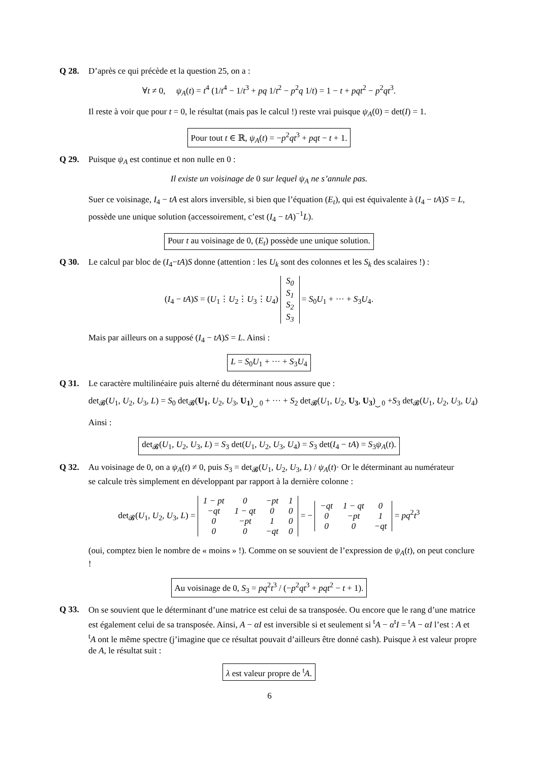Q 28. D’après ce qui précède et la question 25, on a :
∀t ≠ 0, ψ<sub>A</sub>(t) = t<sup>4</sup> (1/t<sup>4</sup> − 1/t<sup>3</sup> + pq 1/t<sup>2</sup> − p<sup>2</sup>q 1/t) = 1 − t + pqt<sup>2</sup> − p<sup>2</sup>qt<sup>3</sup>.
Il reste à voir que pour t = 0, le résultat (mais pas le calcul !) reste vrai puisque ψ<sub>A</sub>(0) = det(I) = 1.
Pour tout t ∈ ℝ, ψ<sub>A</sub>(t) = −p<sup>2</sup>qt<sup>3</sup> + pqt − t + 1.
Q 29. Puisque ψ<sub>A</sub> est continue et non nulle en 0 :
Il existe un voisinage de 0 sur lequel ψ<sub>A</sub> ne s’annule pas.
Suer ce voisinage, I<sub>4</sub> − tA est alors inversible, si bien que l’équation (E<sub>t</sub>), qui est équivalente à (I<sub>4</sub> − tA)S = L, possède une unique solution (accessoirement, c’est (I<sub>4</sub> − tA)<sup>−1</sup>L).
Pour t au voisinage de 0, (E<sub>t</sub>) possède une unique solution.
Q 30. Le calcul par bloc de (I<sub>4</sub>−tA)S donne (attention : les U<sub>k</sub> sont des colonnes et les S<sub>k</sub> des scalaires !) :
(I<sub>4</sub> − tA)S = (U<sub>1</sub>⋮U<sub>2</sub>⋮U<sub>3</sub>⋮U<sub>4</sub>)
| S<sub>0</sub> |
| S<sub>1</sub> |
| S<sub>2</sub> |
| S<sub>3</sub> |
= S<sub>0</sub>U<sub>1</sub> + ··· + S<sub>3</sub>U<sub>4</sub>.
Mais par ailleurs on a supposé (I<sub>4</sub> − tA)S = L. Ainsi :
L = S<sub>0</sub>U<sub>1</sub> + ··· + S<sub>3</sub>U<sub>4</sub>
Q 31. Le caractère multilinéaire puis alterné du déterminant nous assure que :
det<sub>𝓑</sub>(U<sub>1</sub>, U<sub>2</sub>, U<sub>3</sub>, L) = S<sub>0</sub> det<sub>𝓑</sub>(U<sub>1</sub>, U<sub>2</sub>, U<sub>3</sub>, U<sub>1</sub>)<sub>⏟ 0</sub> + ··· + S<sub>2</sub> det<sub>𝓑</sub>(U<sub>1</sub>, U<sub>2</sub>, U<sub>3</sub>, U<sub>3</sub>)<sub>⏟ 0</sub> +S<sub>3</sub> det<sub>𝓑</sub>(U<sub>1</sub>, U<sub>2</sub>, U<sub>3</sub>, U<sub>4</sub>)
Ainsi :
det<sub>𝓑</sub>(U<sub>1</sub>, U<sub>2</sub>, U<sub>3</sub>, L) = S<sub>3</sub> det(U<sub>1</sub>, U<sub>2</sub>, U<sub>3</sub>, U<sub>4</sub>) = S<sub>3</sub> det(I<sub>4</sub> − tA) = S<sub>3</sub>ψ<sub>A</sub>(t).
Q 32. Au voisinage de 0, on a ψ<sub>A</sub>(t) ≠ 0, puis S<sub>3</sub> = det<sub>𝓑</sub>(U<sub>1</sub>, U<sub>2</sub>, U<sub>3</sub>, L) / ψ<sub>A</sub>(t)· Or le déterminant au numérateur
se calcule très simplement en développant par rapport à la dernière colonne :
det<sub>𝓑</sub>(U<sub>1</sub>, U<sub>2</sub>, U<sub>3</sub>, L) =
| 1 − pt | 0 | −pt | 1 |
| −qt | 1 − qt | 0 | 0 |
| 0 | −pt | 1 | 0 |
| 0 | 0 | −qt | 0 |
= −
| −qt | 1 − qt | 0 |
| 0 | −pt | 1 |
| 0 | 0 | −qt |
= pq<sup>2</sup>t<sup>3</sup>
(oui, comptez bien le nombre de « moins » !). Comme on se souvient de l’expression de ψ<sub>A</sub>(t), on peut conclure !
Au voisinage de 0, S<sub>3</sub> = pq<sup>2</sup>t<sup>3</sup> / (−p<sup>2</sup>qt<sup>3</sup> + pqt<sup>2</sup> − t + 1).
Q 33. On se souvient que le déterminant d’une matrice est celui de sa transposée. Ou encore que le rang d’une matrice est également celui de sa transposée. Ainsi, A − αI est inversible si et seulement si <sup>t</sup>A − α<sup>t</sup>I = <sup>t</sup>A − αI l’est : A et <sup>t</sup>A ont le même spectre (j’imagine que ce résultat pouvait d’ailleurs être donné cash). Puisque λ est valeur propre de A, le résultat suit :
λ est valeur propre de <sup>t</sup>A.
6